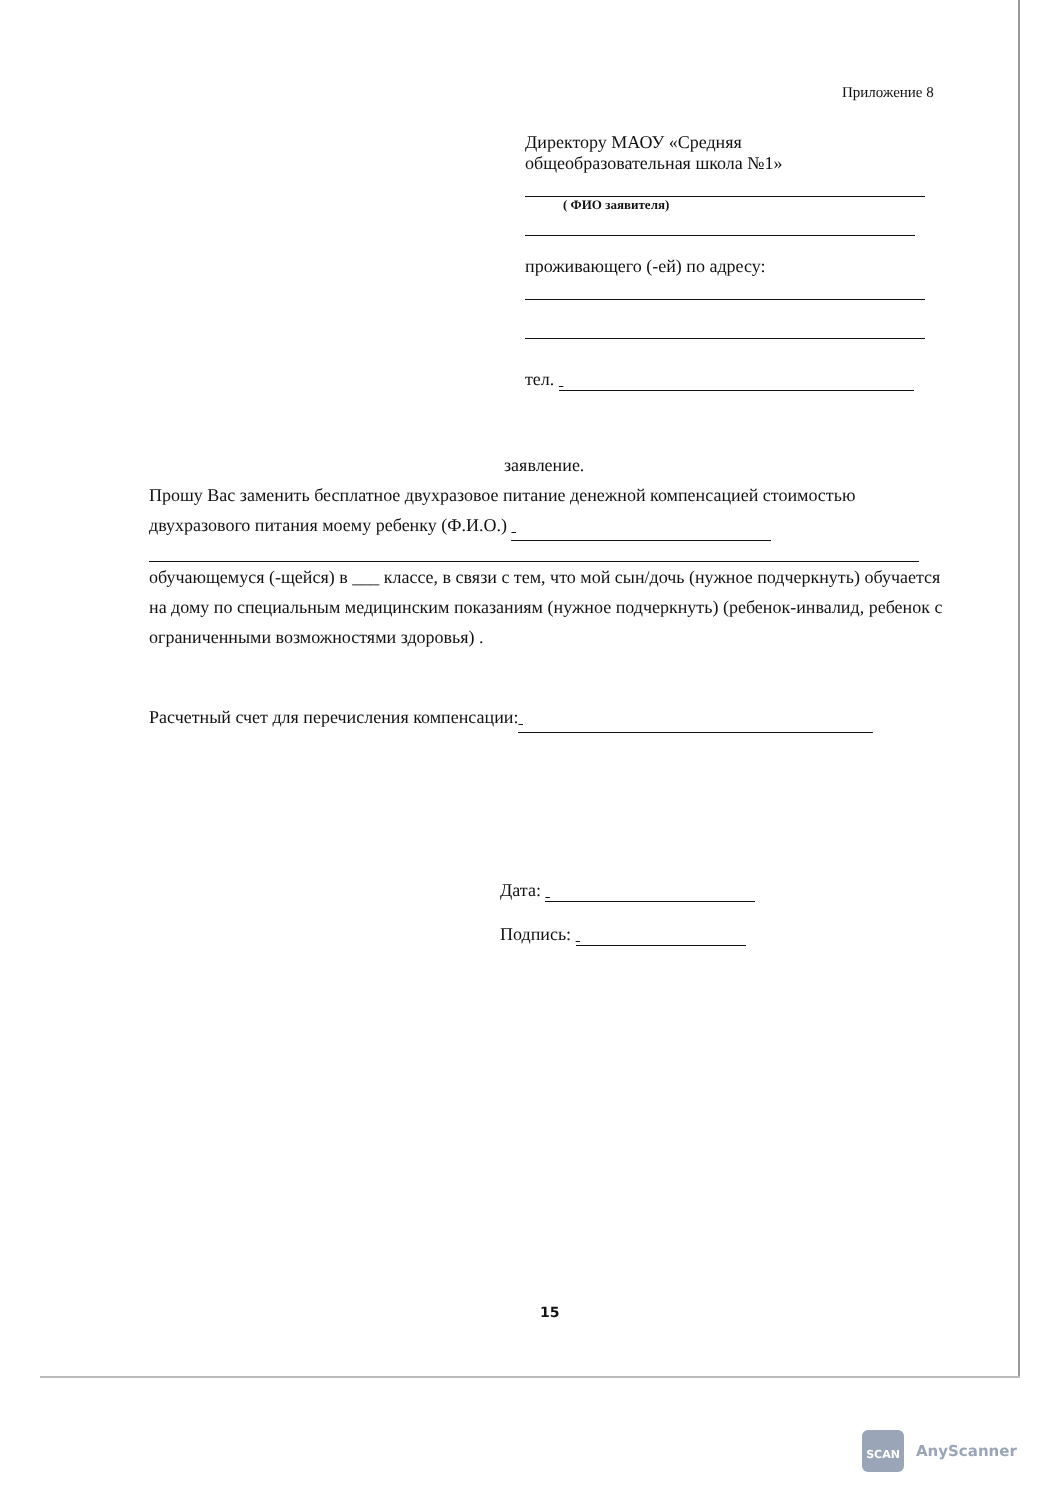Приложение 8
Директору МАОУ «Средняя
общеобразовательная школа №1»
( ФИО заявителя)
проживающего (-ей) по адресу:
тел.
заявление.
Прошу Вас заменить бесплатное двухразовое питание денежной компенсацией стоимостью двухразового питания моему ребенку (Ф.И.О.)
обучающемуся (-щейся) в ___ классе, в связи с тем, что мой сын/дочь (нужное подчеркнуть) обучается на дому по специальным медицинским показаниям (нужное подчеркнуть) (ребенок-инвалид, ребенок с ограниченными возможностями здоровья) .
Расчетный счет для перечисления компенсации:
Дата:
Подпись:
15
SCAN
AnyScanner